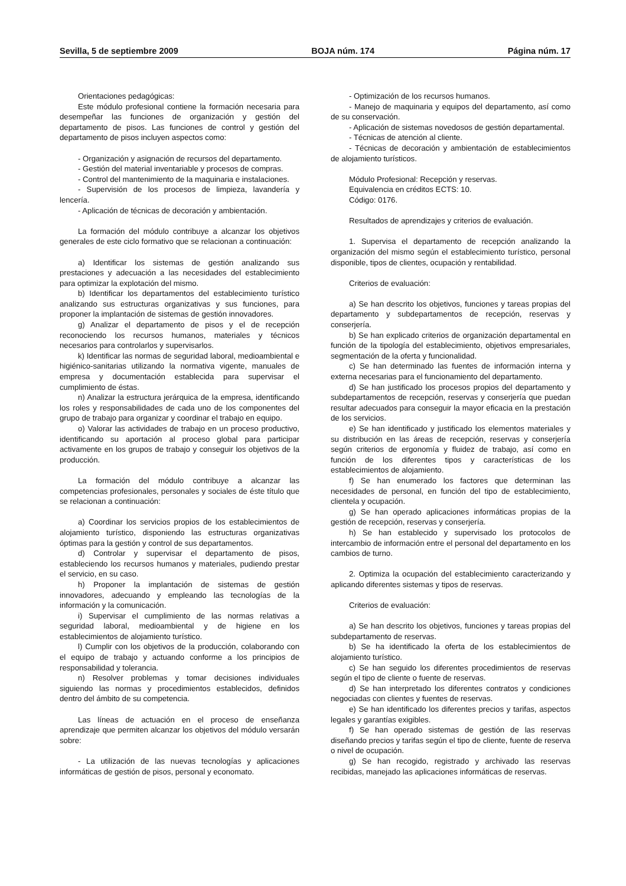Sevilla, 5 de septiembre 2009 BOJA núm. 174 Página núm. 17
Orientaciones pedagógicas:
Este módulo profesional contiene la formación necesaria para desempeñar las funciones de organización y gestión del departamento de pisos. Las funciones de control y gestión del departamento de pisos incluyen aspectos como:
- Organización y asignación de recursos del departamento.
- Gestión del material inventariable y procesos de compras.
- Control del mantenimiento de la maquinaria e instalaciones.
- Supervisión de los procesos de limpieza, lavandería y lencería.
- Aplicación de técnicas de decoración y ambientación.
La formación del módulo contribuye a alcanzar los objetivos generales de este ciclo formativo que se relacionan a continuación:
a) Identificar los sistemas de gestión analizando sus prestaciones y adecuación a las necesidades del establecimiento para optimizar la explotación del mismo.
b) Identificar los departamentos del establecimiento turístico analizando sus estructuras organizativas y sus funciones, para proponer la implantación de sistemas de gestión innovadores.
g) Analizar el departamento de pisos y el de recepción reconociendo los recursos humanos, materiales y técnicos necesarios para controlarlos y supervisarlos.
k) Identificar las normas de seguridad laboral, medioambiental e higiénico-sanitarias utilizando la normativa vigente, manuales de empresa y documentación establecida para supervisar el cumplimiento de éstas.
n) Analizar la estructura jerárquica de la empresa, identificando los roles y responsabilidades de cada uno de los componentes del grupo de trabajo para organizar y coordinar el trabajo en equipo.
o) Valorar las actividades de trabajo en un proceso productivo, identificando su aportación al proceso global para participar activamente en los grupos de trabajo y conseguir los objetivos de la producción.
La formación del módulo contribuye a alcanzar las competencias profesionales, personales y sociales de éste título que se relacionan a continuación:
a) Coordinar los servicios propios de los establecimientos de alojamiento turístico, disponiendo las estructuras organizativas óptimas para la gestión y control de sus departamentos.
d) Controlar y supervisar el departamento de pisos, estableciendo los recursos humanos y materiales, pudiendo prestar el servicio, en su caso.
h) Proponer la implantación de sistemas de gestión innovadores, adecuando y empleando las tecnologías de la información y la comunicación.
i) Supervisar el cumplimiento de las normas relativas a seguridad laboral, medioambiental y de higiene en los establecimientos de alojamiento turístico.
l) Cumplir con los objetivos de la producción, colaborando con el equipo de trabajo y actuando conforme a los principios de responsabilidad y tolerancia.
n) Resolver problemas y tomar decisiones individuales siguiendo las normas y procedimientos establecidos, definidos dentro del ámbito de su competencia.
Las líneas de actuación en el proceso de enseñanza aprendizaje que permiten alcanzar los objetivos del módulo versarán sobre:
- La utilización de las nuevas tecnologías y aplicaciones informáticas de gestión de pisos, personal y economato.
- Optimización de los recursos humanos.
- Manejo de maquinaria y equipos del departamento, así como de su conservación.
- Aplicación de sistemas novedosos de gestión departamental.
- Técnicas de atención al cliente.
- Técnicas de decoración y ambientación de establecimientos de alojamiento turísticos.
Módulo Profesional: Recepción y reservas.
Equivalencia en créditos ECTS: 10.
Código: 0176.
Resultados de aprendizajes y criterios de evaluación.
1. Supervisa el departamento de recepción analizando la organización del mismo según el establecimiento turístico, personal disponible, tipos de clientes, ocupación y rentabilidad.
Criterios de evaluación:
a) Se han descrito los objetivos, funciones y tareas propias del departamento y subdepartamentos de recepción, reservas y conserjería.
b) Se han explicado criterios de organización departamental en función de la tipología del establecimiento, objetivos empresariales, segmentación de la oferta y funcionalidad.
c) Se han determinado las fuentes de información interna y externa necesarias para el funcionamiento del departamento.
d) Se han justificado los procesos propios del departamento y subdepartamentos de recepción, reservas y conserjería que puedan resultar adecuados para conseguir la mayor eficacia en la prestación de los servicios.
e) Se han identificado y justificado los elementos materiales y su distribución en las áreas de recepción, reservas y conserjería según criterios de ergonomía y fluidez de trabajo, así como en función de los diferentes tipos y características de los establecimientos de alojamiento.
f) Se han enumerado los factores que determinan las necesidades de personal, en función del tipo de establecimiento, clientela y ocupación.
g) Se han operado aplicaciones informáticas propias de la gestión de recepción, reservas y conserjería.
h) Se han establecido y supervisado los protocolos de intercambio de información entre el personal del departamento en los cambios de turno.
2. Optimiza la ocupación del establecimiento caracterizando y aplicando diferentes sistemas y tipos de reservas.
Criterios de evaluación:
a) Se han descrito los objetivos, funciones y tareas propias del subdepartamento de reservas.
b) Se ha identificado la oferta de los establecimientos de alojamiento turístico.
c) Se han seguido los diferentes procedimientos de reservas según el tipo de cliente o fuente de reservas.
d) Se han interpretado los diferentes contratos y condiciones negociadas con clientes y fuentes de reservas.
e) Se han identificado los diferentes precios y tarifas, aspectos legales y garantías exigibles.
f) Se han operado sistemas de gestión de las reservas diseñando precios y tarifas según el tipo de cliente, fuente de reserva o nivel de ocupación.
g) Se han recogido, registrado y archivado las reservas recibidas, manejado las aplicaciones informáticas de reservas.